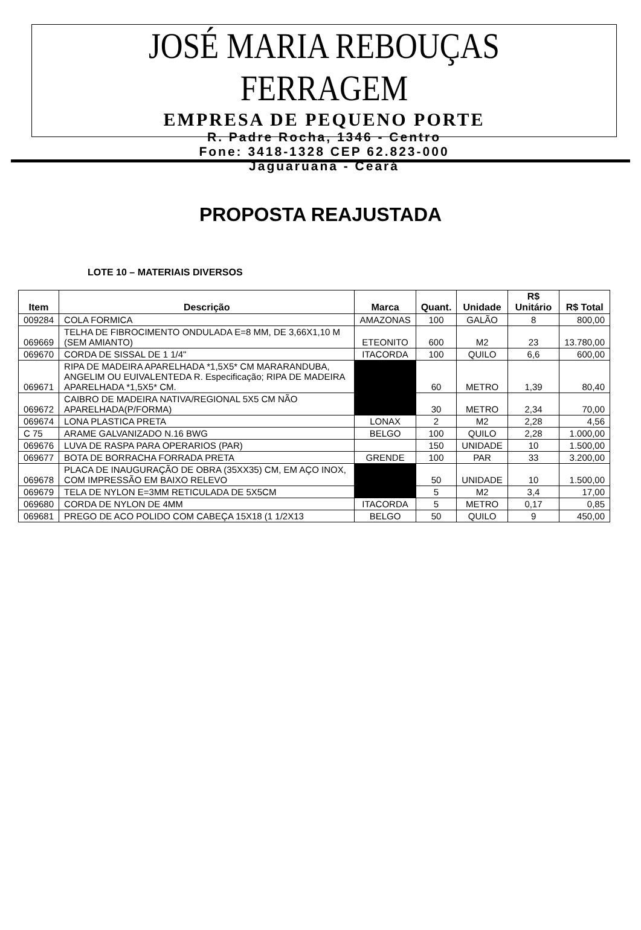JOSÉ MARIA REBOUÇAS FERRAGEM
EMPRESA DE PEQUENO PORTE
R. Padre Rocha, 1346 - Centro
Fone: 3418-1328 CEP 62.823-000
Jaguaruana - Ceará
PROPOSTA REAJUSTADA
LOTE 10 – MATERIAIS DIVERSOS
| Item | Descrição | Marca | Quant. | Unidade | R$ Unitário | R$ Total |
| --- | --- | --- | --- | --- | --- | --- |
| 009284 | COLA FORMICA | AMAZONAS | 100 | GALÃO | 8 | 800,00 |
| 069669 | TELHA DE FIBROCIMENTO ONDULADA E=8 MM, DE 3,66X1,10 M (SEM AMIANTO) | ETEONITO | 600 | M2 | 23 | 13.780,00 |
| 069670 | CORDA DE SISSAL DE 1 1/4" | ITACORDA | 100 | QUILO | 6,6 | 600,00 |
| 069671 | RIPA DE MADEIRA APARELHADA *1,5X5* CM MARARANDUBA, ANGELIM OU EUIVALENTEDA R. Especificação; RIPA DE MADEIRA APARELHADA *1,5X5* CM. | | 60 | METRO | 1,39 | 80,40 |
| 069672 | CAIBRO DE MADEIRA NATIVA/REGIONAL 5X5 CM NÃO APARELHADA(P/FORMA) | | 30 | METRO | 2,34 | 70,00 |
| 069674 | LONA PLASTICA PRETA | LONAX | 2 | M2 | 2,28 | 4,56 |
| C 75 | ARAME GALVANIZADO N.16 BWG | BELGO | 100 | QUILO | 2,28 | 1.000,00 |
| 069676 | LUVA DE RASPA PARA OPERARIOS (PAR) | | 150 | UNIDADE | 10 | 1.500,00 |
| 069677 | BOTA DE BORRACHA FORRADA PRETA | GRENDE | 100 | PAR | 33 | 3.200,00 |
| 069678 | PLACA DE INAUGURAÇÃO DE OBRA (35XX35) CM, EM AÇO INOX, COM IMPRESSÃO EM BAIXO RELEVO | | 50 | UNIDADE | 10 | 1.500,00 |
| 069679 | TELA DE NYLON E=3MM RETICULADA DE 5X5CM | | 5 | M2 | 3,4 | 17,00 |
| 069680 | CORDA DE NYLON DE 4MM | ITACORDA | 5 | METRO | 0,17 | 0,85 |
| 069681 | PREGO DE ACO POLIDO COM CABEÇA 15X18 (1 1/2X13 | BELGO | 50 | QUILO | 9 | 450,00 |